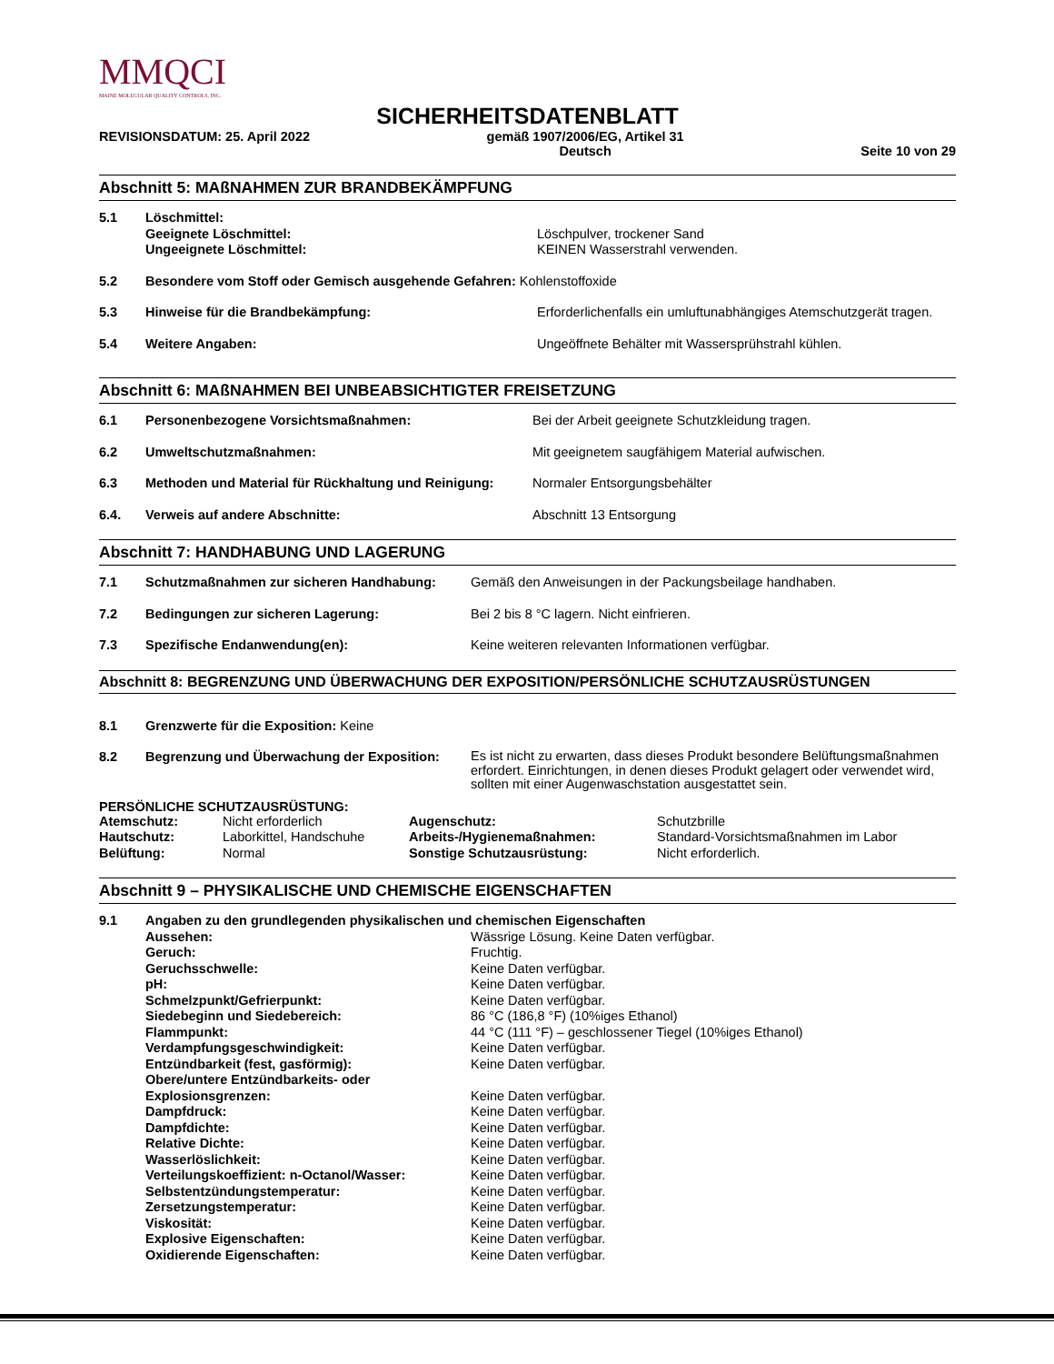MMQCI
MAINE MOLECULAR QUALITY CONTROLS, INC.
SICHERHEITSDATENBLATT
REVISIONSDATUM: 25. April 2022 gemäß 1907/2006/EG, Artikel 31
Deutsch Seite 10 von 29
Abschnitt 5: MAßNAHMEN ZUR BRANDBEKÄMPFUNG
| 5.1 | Löschmittel: Geeignete Löschmittel: Ungeeignete Löschmittel: | Löschpulver, trockener Sand KEINEN Wasserstrahl verwenden. |
| 5.2 | Besondere vom Stoff oder Gemisch ausgehende Gefahren: Kohlenstoffoxide | |
| 5.3 | Hinweise für die Brandbekämpfung: | Erforderlichenfalls ein umluftunabhängiges Atemschutzgerät tragen. |
| 5.4 | Weitere Angaben: | Ungeöffnete Behälter mit Wassersprühstrahl kühlen. |
Abschnitt 6: MAßNAHMEN BEI UNBEABSICHTIGTER FREISETZUNG
| 6.1 | Personenbezogene Vorsichtsmaßnahmen: | Bei der Arbeit geeignete Schutzkleidung tragen. |
| 6.2 | Umweltschutzmaßnahmen: | Mit geeignetem saugfähigem Material aufwischen. |
| 6.3 | Methoden und Material für Rückhaltung und Reinigung: | Normaler Entsorgungsbehälter |
| 6.4. | Verweis auf andere Abschnitte: | Abschnitt 13 Entsorgung |
Abschnitt 7: HANDHABUNG UND LAGERUNG
| 7.1 | Schutzmaßnahmen zur sicheren Handhabung: | Gemäß den Anweisungen in der Packungsbeilage handhaben. |
| 7.2 | Bedingungen zur sicheren Lagerung: | Bei 2 bis 8 °C lagern. Nicht einfrieren. |
| 7.3 | Spezifische Endanwendung(en): | Keine weiteren relevanten Informationen verfügbar. |
Abschnitt 8: BEGRENZUNG UND ÜBERWACHUNG DER EXPOSITION/PERSÖNLICHE SCHUTZAUSRÜSTUNGEN
| 8.1 | Grenzwerte für die Exposition: Keine | |
| 8.2 | Begrenzung und Überwachung der Exposition: | Es ist nicht zu erwarten, dass dieses Produkt besondere Belüftungsmaßnahmen erfordert. Einrichtungen, in denen dieses Produkt gelagert oder verwendet wird, sollten mit einer Augenwaschstation ausgestattet sein. |
PERSÖNLICHE SCHUTZAUSRÜSTUNG:
| Atemschutz: | Nicht erforderlich | Augenschutz: | Schutzbrille |
| Hautschutz: | Laborkittel, Handschuhe | Arbeits-/Hygienemaßnahmen: | Standard-Vorsichtsmaßnahmen im Labor |
| Belüftung: | Normal | Sonstige Schutzausrüstung: | Nicht erforderlich. |
Abschnitt 9 – PHYSIKALISCHE UND CHEMISCHE EIGENSCHAFTEN
| 9.1 | Angaben zu den grundlegenden physikalischen und chemischen Eigenschaften | |
| | Aussehen: | Wässrige Lösung. Keine Daten verfügbar. |
| | Geruch: | Fruchtig. |
| | Geruchsschwelle: | Keine Daten verfügbar. |
| | pH: | Keine Daten verfügbar. |
| | Schmelzpunkt/Gefrierpunkt: | Keine Daten verfügbar. |
| | Siedebeginn und Siedebereich: | 86 °C (186,8 °F) (10%iges Ethanol) |
| | Flammpunkt: | 44 °C (111 °F) – geschlossener Tiegel (10%iges Ethanol) |
| | Verdampfungsgeschwindigkeit: | Keine Daten verfügbar. |
| | Entzündbarkeit (fest, gasförmig): | Keine Daten verfügbar. |
| | Obere/untere Entzündbarkeits- oder Explosionsgrenzen: | Keine Daten verfügbar. |
| | Dampfdruck: | Keine Daten verfügbar. |
| | Dampfdichte: | Keine Daten verfügbar. |
| | Relative Dichte: | Keine Daten verfügbar. |
| | Wasserlöslichkeit: | Keine Daten verfügbar. |
| | Verteilungskoeffizient: n-Octanol/Wasser: | Keine Daten verfügbar. |
| | Selbstentzündungstemperatur: | Keine Daten verfügbar. |
| | Zersetzungstemperatur: | Keine Daten verfügbar. |
| | Viskosität: | Keine Daten verfügbar. |
| | Explosive Eigenschaften: | Keine Daten verfügbar. |
| | Oxidierende Eigenschaften: | Keine Daten verfügbar. |